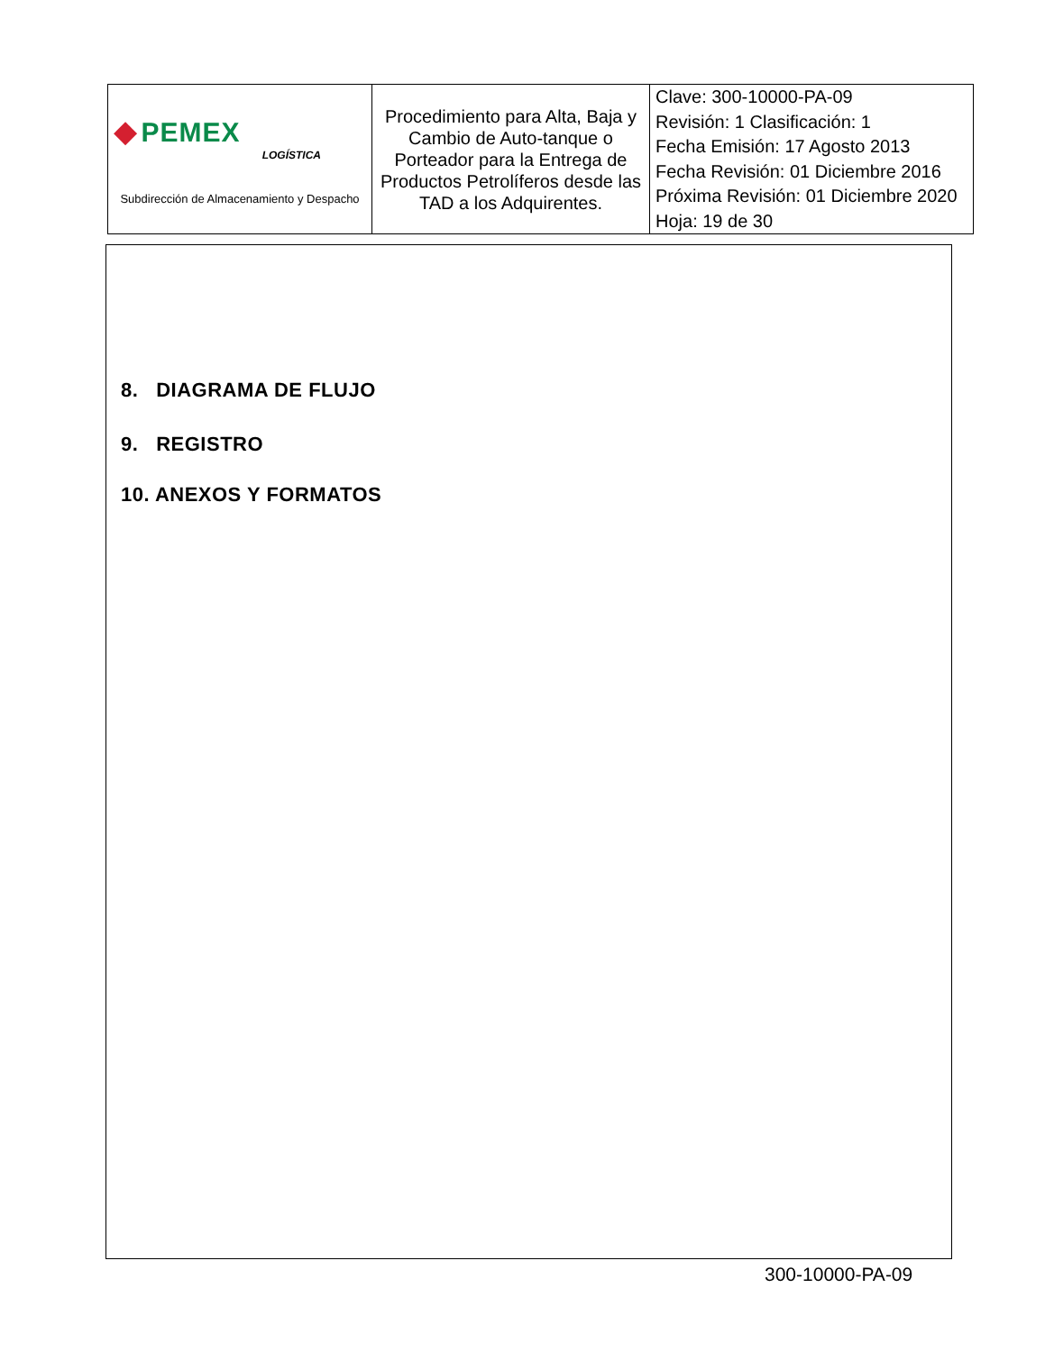| ◆ PEMEX LOGÍSTICA Subdirección de Almacenamiento y Despacho | Procedimiento para Alta, Baja y Cambio de Auto-tanque o Porteador para la Entrega de Productos Petrolíferos desde las TAD a los Adquirentes. | Clave: 300-10000-PA-09 Revisión: 1 Clasificación: 1 Fecha Emisión: 17 Agosto 2013 Fecha Revisión: 01 Diciembre 2016 Próxima Revisión: 01 Diciembre 2020 Hoja: 19 de 30 |
8. DIAGRAMA DE FLUJO
9. REGISTRO
10. ANEXOS Y FORMATOS
300-10000-PA-09